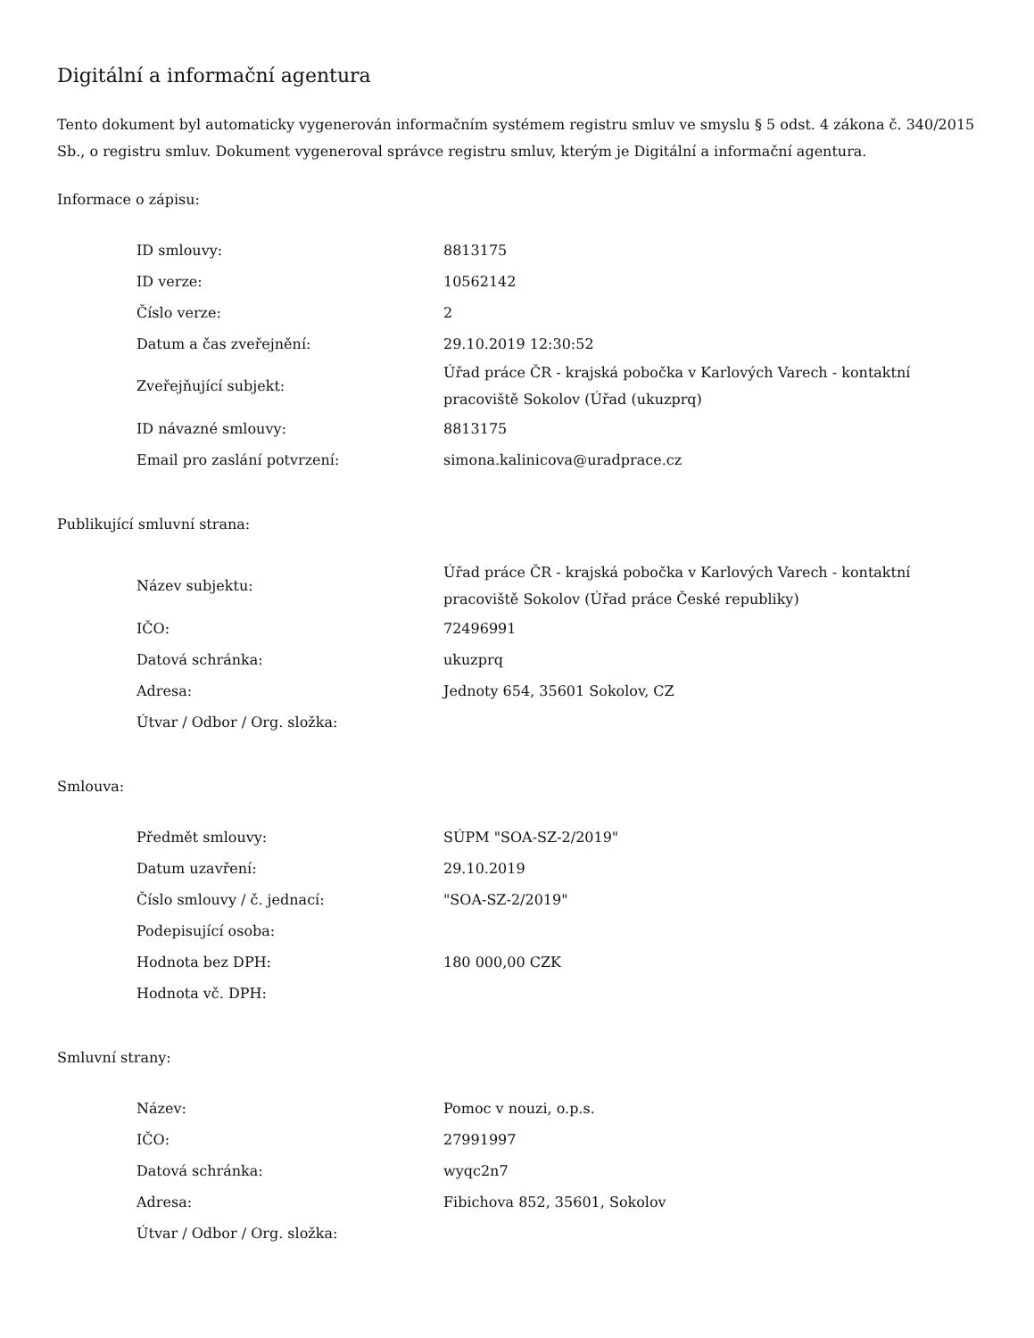Digitální a informační agentura
Tento dokument byl automaticky vygenerován informačním systémem registru smluv ve smyslu § 5 odst. 4 zákona č. 340/2015 Sb., o registru smluv. Dokument vygeneroval správce registru smluv, kterým je Digitální a informační agentura.
Informace o zápisu:
| ID smlouvy: | 8813175 |
| ID verze: | 10562142 |
| Číslo verze: | 2 |
| Datum a čas zveřejnění: | 29.10.2019 12:30:52 |
| Zveřejňující subjekt: | Úřad práce ČR - krajská pobočka v Karlových Varech - kontaktní pracoviště Sokolov (Úřad (ukuzprq) |
| ID návazné smlouvy: | 8813175 |
| Email pro zaslání potvrzení: | simona.kalinicova@uradprace.cz |
Publikující smluvní strana:
| Název subjektu: | Úřad práce ČR - krajská pobočka v Karlových Varech - kontaktní pracoviště Sokolov (Úřad práce České republiky) |
| IČO: | 72496991 |
| Datová schránka: | ukuzprq |
| Adresa: | Jednoty 654, 35601 Sokolov, CZ |
| Útvar / Odbor / Org. složka: | |
Smlouva:
| Předmět smlouvy: | SÚPM "SOA-SZ-2/2019" |
| Datum uzavření: | 29.10.2019 |
| Číslo smlouvy / č. jednací: | "SOA-SZ-2/2019" |
| Podepisující osoba: | |
| Hodnota bez DPH: | 180 000,00 CZK |
| Hodnota vč. DPH: | |
Smluvní strany:
| Název: | Pomoc v nouzi, o.p.s. |
| IČO: | 27991997 |
| Datová schránka: | wyqc2n7 |
| Adresa: | Fibichova 852, 35601, Sokolov |
| Útvar / Odbor / Org. složka: | |